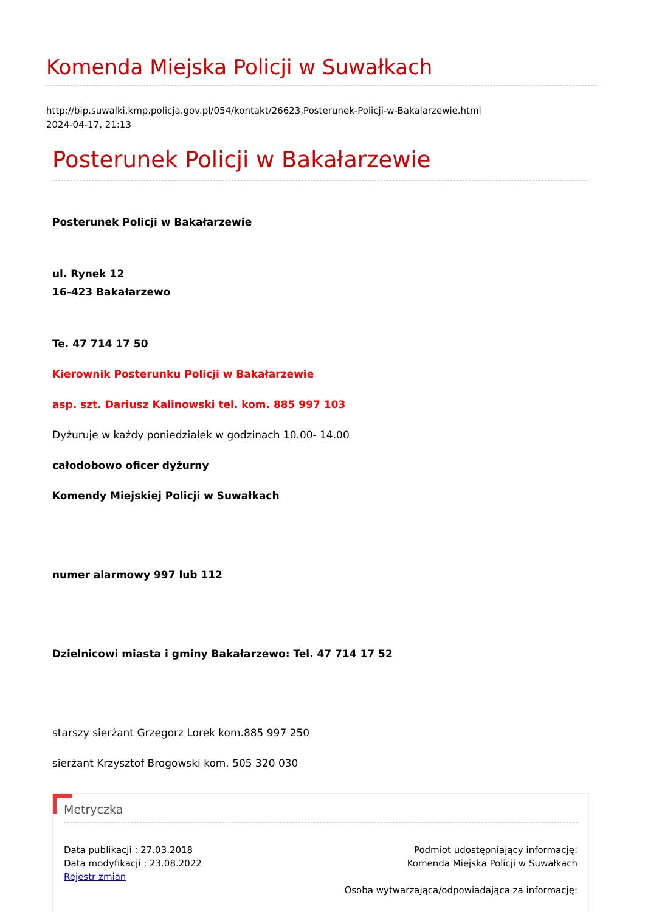Komenda Miejska Policji w Suwałkach
http://bip.suwalki.kmp.policja.gov.pl/054/kontakt/26623,Posterunek-Policji-w-Bakalarzewie.html
2024-04-17, 21:13
Posterunek Policji w Bakałarzewie
Posterunek Policji w Bakałarzewie
ul. Rynek 12
16-423 Bakałarzewo
Te. 47 714 17 50
Kierownik Posterunku Policji w Bakałarzewie
asp. szt. Dariusz Kalinowski tel. kom. 885 997 103
Dyżuruje w każdy poniedziałek w godzinach 10.00- 14.00
całodobowo oficer dyżurny
Komendy Miejskiej Policji w Suwałkach
numer alarmowy 997 lub 112
Dzielnicowi miasta i gminy Bakałarzewo: Tel. 47 714 17 52
starszy sierżant Grzegorz Lorek kom.885 997 250
sierżant Krzysztof Brogowski kom. 505 320 030
Metryczka
Data publikacji : 27.03.2018
Data modyfikacji : 23.08.2022
Rejestr zmian
Podmiot udostępniający informację:
Komenda Miejska Policji w Suwałkach
Osoba wytwarzająca/odpowiadająca za informację: